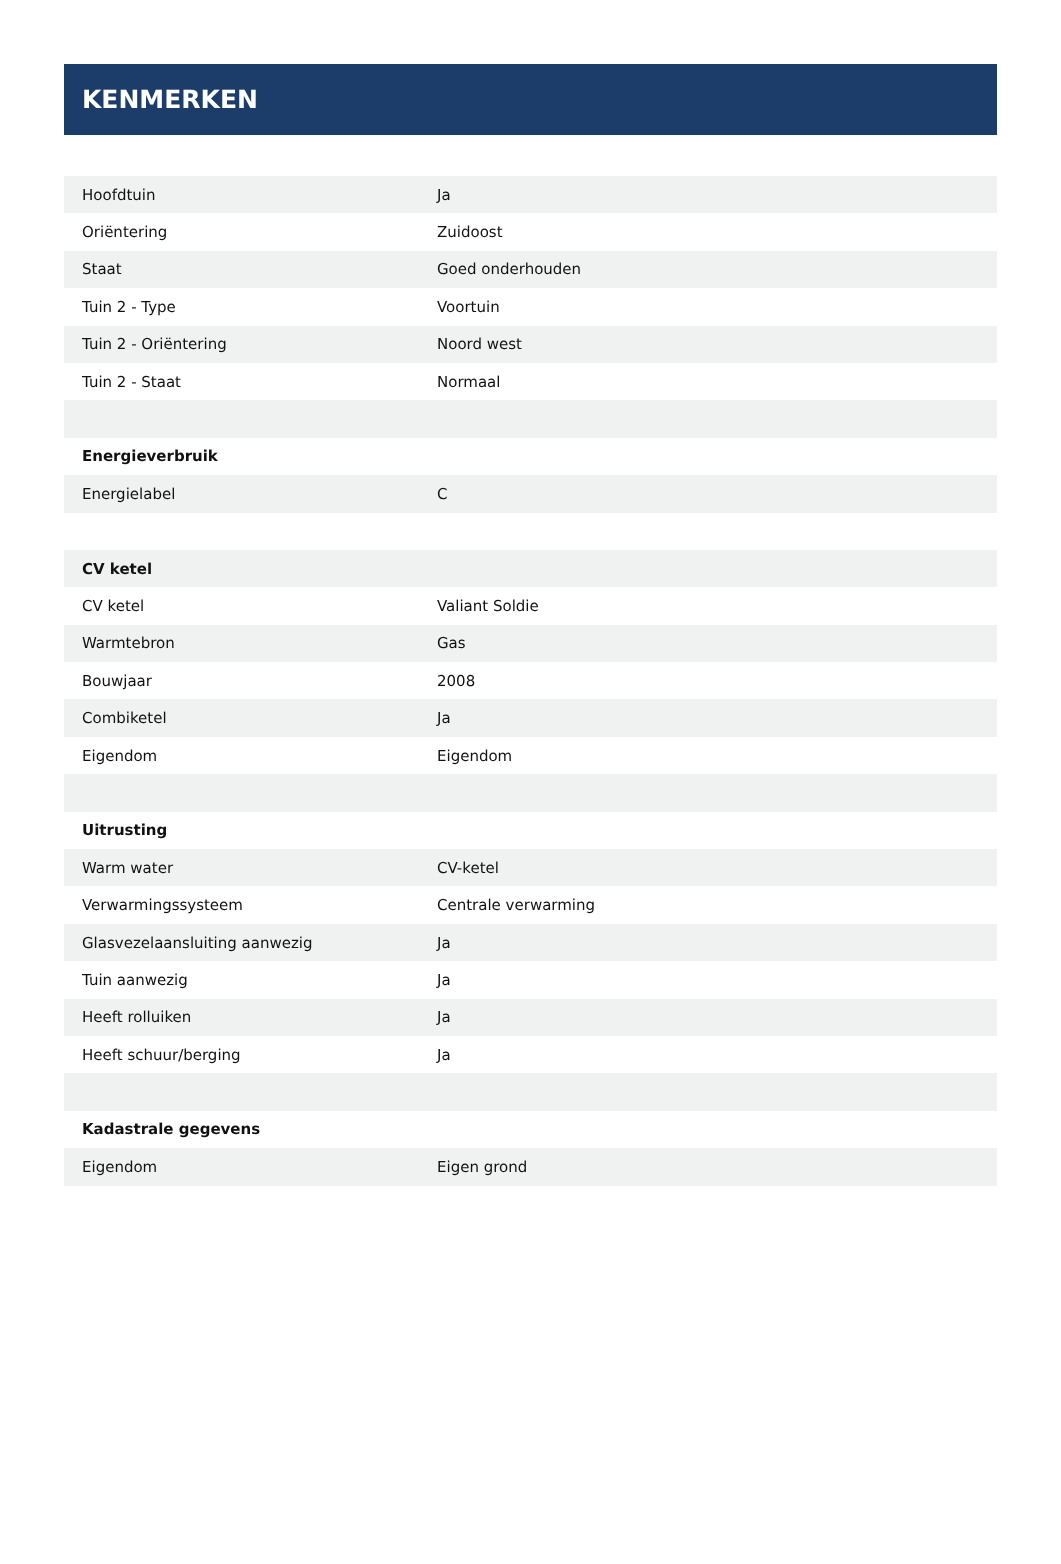KENMERKEN
| Hoofdtuin | Ja |
| Oriëntering | Zuidoost |
| Staat | Goed onderhouden |
| Tuin 2 - Type | Voortuin |
| Tuin 2 - Oriëntering | Noord west |
| Tuin 2 - Staat | Normaal |
| Energieverbruik | |
| Energielabel | C |
| CV ketel | |
| CV ketel | Valiant Soldie |
| Warmtebron | Gas |
| Bouwjaar | 2008 |
| Combiketel | Ja |
| Eigendom | Eigendom |
| Uitrusting | |
| Warm water | CV-ketel |
| Verwarmingssysteem | Centrale verwarming |
| Glasvezelaansluiting aanwezig | Ja |
| Tuin aanwezig | Ja |
| Heeft rolluiken | Ja |
| Heeft schuur/berging | Ja |
| Kadastrale gegevens | |
| Eigendom | Eigen grond |